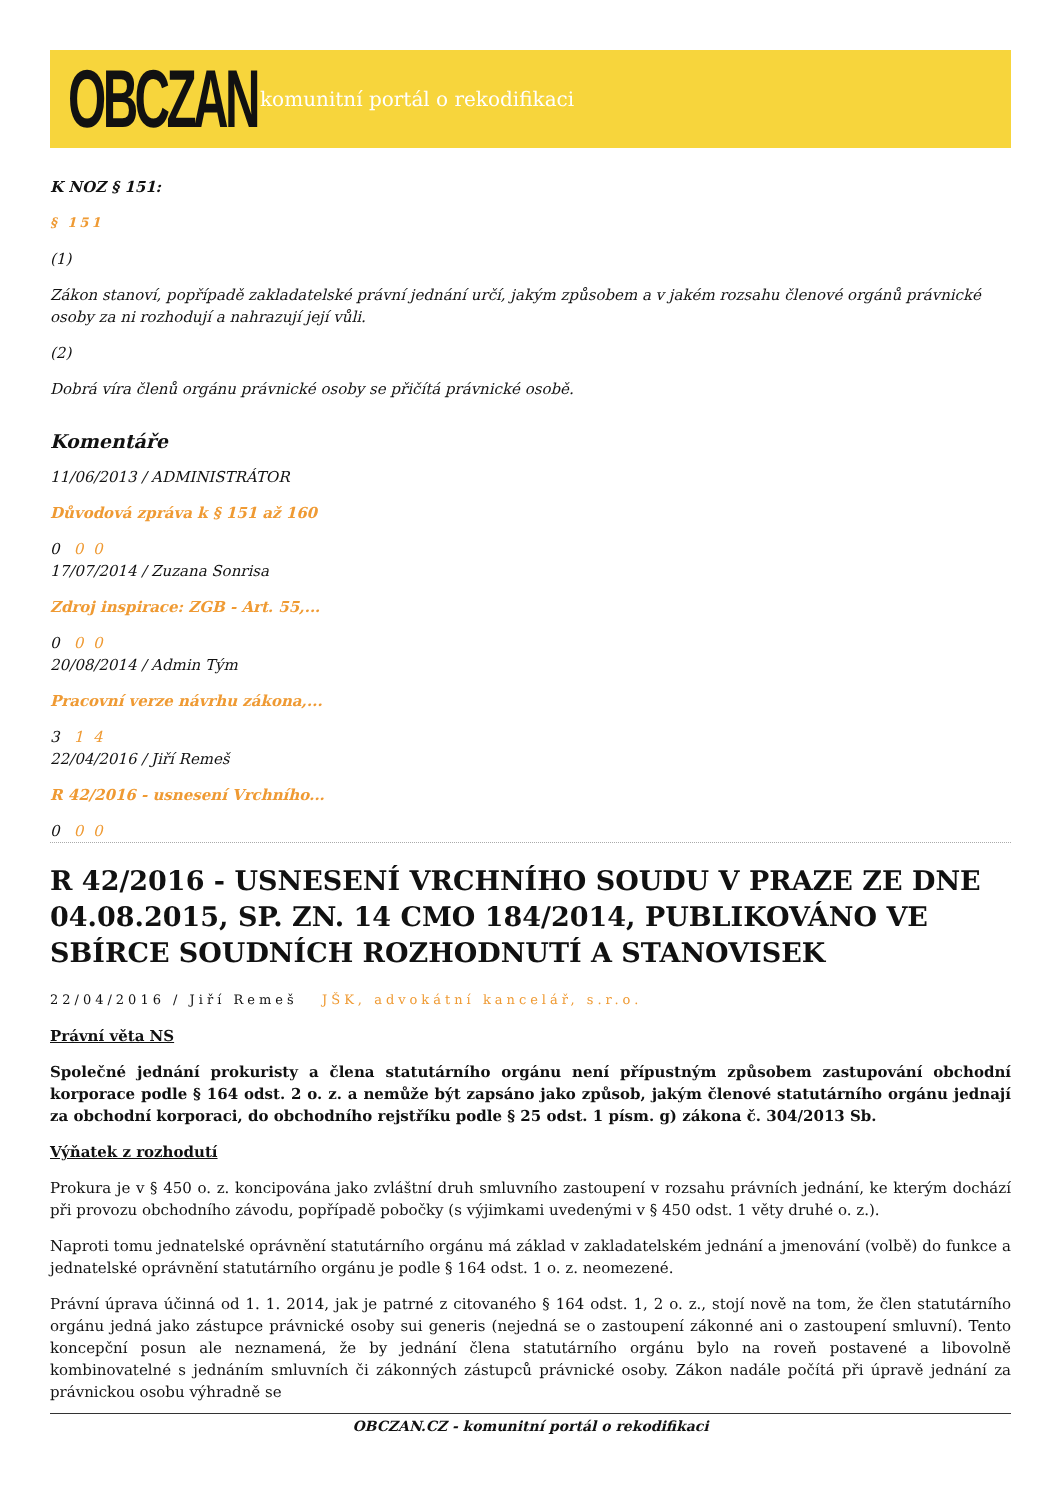OBCZAN
komunitní portál o rekodifikaci
K NOZ § 151:
§ 151
(1)
Zákon stanoví, popřípadě zakladatelské právní jednání určí, jakým způsobem a v jakém rozsahu členové orgánů právnické osoby za ni rozhodují a nahrazují její vůli.
(2)
Dobrá víra členů orgánu právnické osoby se přičítá právnické osobě.
Komentáře
11/06/2013 / ADMINISTRÁTOR
Důvodová zpráva k § 151 až 160
0 0 0
17/07/2014 / Zuzana Sonrisa
Zdroj inspirace: ZGB - Art. 55,...
0 0 0
20/08/2014 / Admin Tým
Pracovní verze návrhu zákona,...
3 1 4
22/04/2016 / Jiří Remeš
R 42/2016 - usnesení Vrchního...
0 0 0
R 42/2016 - USNESENÍ VRCHNÍHO SOUDU V PRAZE ZE DNE 04.08.2015, SP. ZN. 14 CMO 184/2014, PUBLIKOVÁNO VE SBÍRCE SOUDNÍCH ROZHODNUTÍ A STANOVISEK
22/04/2016 / Jiří Remeš JŠK, advokátní kancelář, s.r.o.
Právní věta NS
Společné jednání prokuristy a člena statutárního orgánu není přípustným způsobem zastupování obchodní korporace podle § 164 odst. 2 o. z. a nemůže být zapsáno jako způsob, jakým členové statutárního orgánu jednají za obchodní korporaci, do obchodního rejstříku podle § 25 odst. 1 písm. g) zákona č. 304/2013 Sb.
Výňatek z rozhodutí
Prokura je v § 450 o. z. koncipována jako zvláštní druh smluvního zastoupení v rozsahu právních jednání, ke kterým dochází při provozu obchodního závodu, popřípadě pobočky (s výjimkami uvedenými v § 450 odst. 1 věty druhé o. z.).
Naproti tomu jednatelské oprávnění statutárního orgánu má základ v zakladatelském jednání a jmenování (volbě) do funkce a jednatelské oprávnění statutárního orgánu je podle § 164 odst. 1 o. z. neomezené.
Právní úprava účinná od 1. 1. 2014, jak je patrné z citovaného § 164 odst. 1, 2 o. z., stojí nově na tom, že člen statutárního orgánu jedná jako zástupce právnické osoby sui generis (nejedná se o zastoupení zákonné ani o zastoupení smluvní). Tento koncepční posun ale neznamená, že by jednání člena statutárního orgánu bylo na roveň postavené a libovolně kombinovatelné s jednáním smluvních či zákonných zástupců právnické osoby. Zákon nadále počítá při úpravě jednání za právnickou osobu výhradně se
OBCZAN.CZ - komunitní portál o rekodifikaci